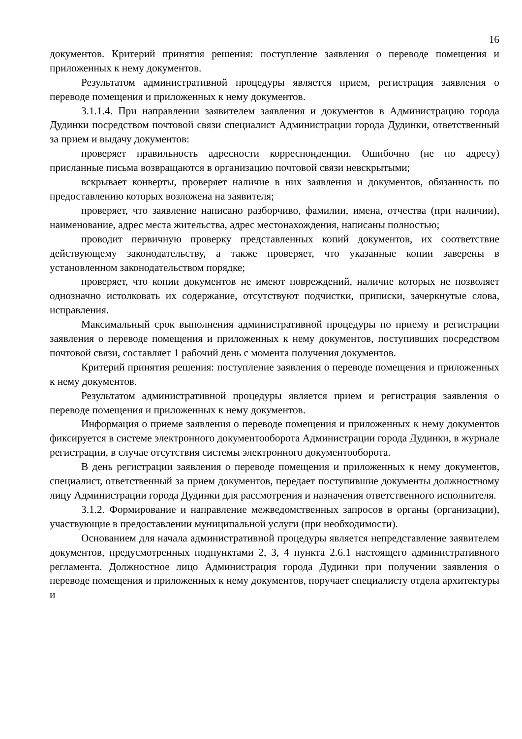16
документов. Критерий принятия решения: поступление заявления о переводе помещения и приложенных к нему документов.
Результатом административной процедуры является прием, регистрация заявления о переводе помещения и приложенных к нему документов.
3.1.1.4. При направлении заявителем заявления и документов в Администрацию города Дудинки посредством почтовой связи специалист Администрации города Дудинки, ответственный за прием и выдачу документов:
проверяет правильность адресности корреспонденции. Ошибочно (не по адресу) присланные письма возвращаются в организацию почтовой связи невскрытыми;
вскрывает конверты, проверяет наличие в них заявления и документов, обязанность по предоставлению которых возложена на заявителя;
проверяет, что заявление написано разборчиво, фамилии, имена, отчества (при наличии), наименование, адрес места жительства, адрес местонахождения, написаны полностью;
проводит первичную проверку представленных копий документов, их соответствие действующему законодательству, а также проверяет, что указанные копии заверены в установленном законодательством порядке;
проверяет, что копии документов не имеют повреждений, наличие которых не позволяет однозначно истолковать их содержание, отсутствуют подчистки, приписки, зачеркнутые слова, исправления.
Максимальный срок выполнения административной процедуры по приему и регистрации заявления о переводе помещения и приложенных к нему документов, поступивших посредством почтовой связи, составляет 1 рабочий день с момента получения документов.
Критерий принятия решения: поступление заявления о переводе помещения и приложенных к нему документов.
Результатом административной процедуры является прием и регистрация заявления о переводе помещения и приложенных к нему документов.
Информация о приеме заявления о переводе помещения и приложенных к нему документов фиксируется в системе электронного документооборота Администрации города Дудинки, в журнале регистрации, в случае отсутствия системы электронного документооборота.
В день регистрации заявления о переводе помещения и приложенных к нему документов, специалист, ответственный за прием документов, передает поступившие документы должностному лицу Администрации города Дудинки для рассмотрения и назначения ответственного исполнителя.
3.1.2. Формирование и направление межведомственных запросов в органы (организации), участвующие в предоставлении муниципальной услуги (при необходимости).
Основанием для начала административной процедуры является непредставление заявителем документов, предусмотренных подпунктами 2, 3, 4 пункта 2.6.1 настоящего административного регламента. Должностное лицо Администрация города Дудинки при получении заявления о переводе помещения и приложенных к нему документов, поручает специалисту отдела архитектуры и